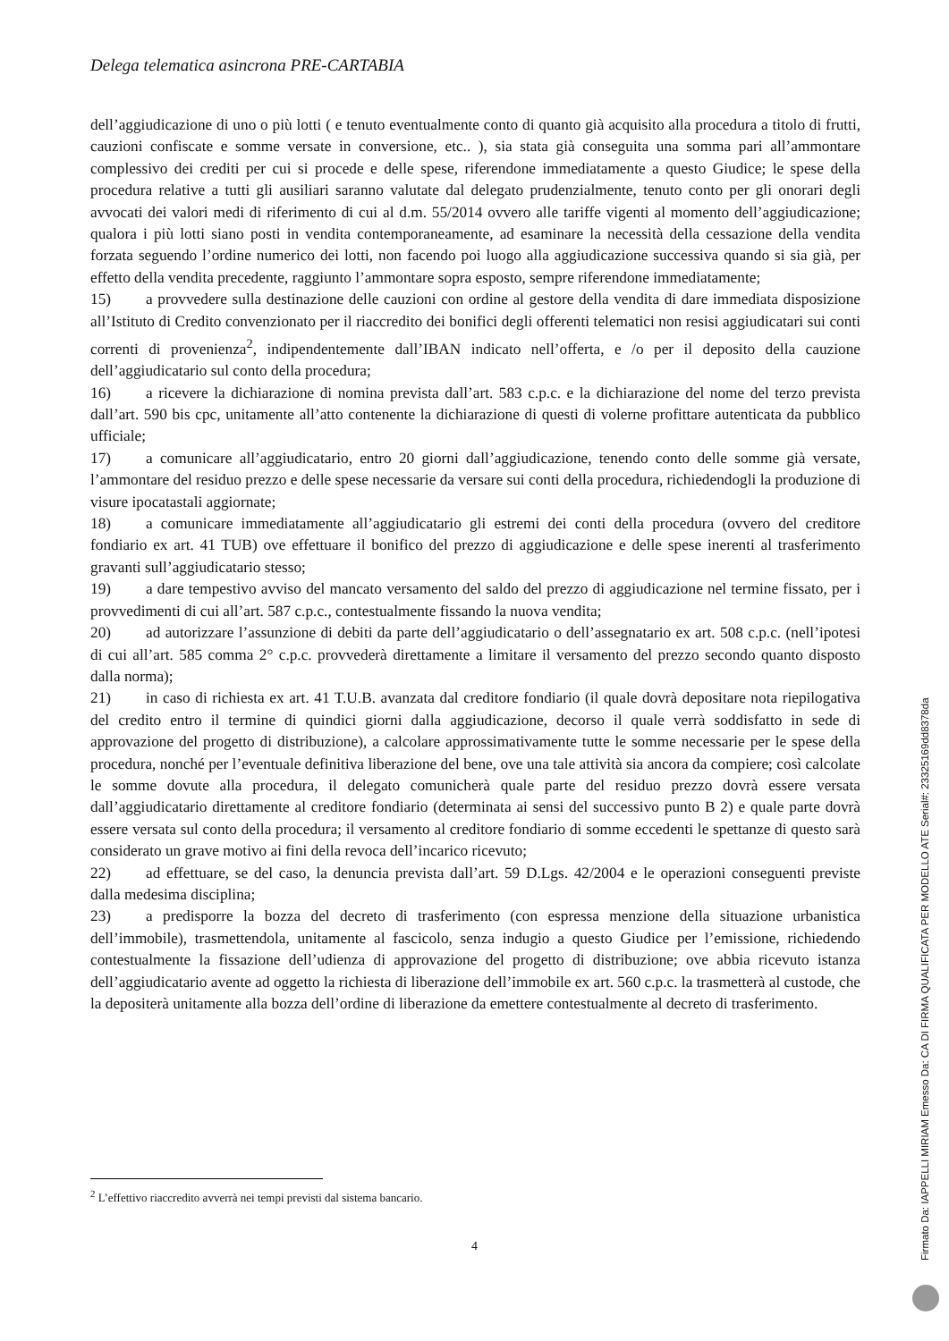Delega telematica asincrona PRE-CARTABIA
dell’aggiudicazione di uno o più lotti ( e tenuto eventualmente conto di quanto già acquisito alla procedura a titolo di frutti, cauzioni confiscate e somme versate in conversione, etc.. ), sia stata già conseguita una somma pari all’ammontare complessivo dei crediti per cui si procede e delle spese, riferendone immediatamente a questo Giudice; le spese della procedura relative a tutti gli ausiliari saranno valutate dal delegato prudenzialmente, tenuto conto per gli onorari degli avvocati dei valori medi di riferimento di cui al d.m. 55/2014 ovvero alle tariffe vigenti al momento dell’aggiudicazione; qualora i più lotti siano posti in vendita contemporaneamente, ad esaminare la necessità della cessazione della vendita forzata seguendo l’ordine numerico dei lotti, non facendo poi luogo alla aggiudicazione successiva quando si sia già, per effetto della vendita precedente, raggiunto l’ammontare sopra esposto, sempre riferendone immediatamente;
15) a provvedere sulla destinazione delle cauzioni con ordine al gestore della vendita di dare immediata disposizione all’Istituto di Credito convenzionato per il riaccredito dei bonifici degli offerenti telematici non resisi aggiudicatari sui conti correnti di provenienza<sup>2</sup>, indipendentemente dall’IBAN indicato nell’offerta, e /o per il deposito della cauzione dell’aggiudicatario sul conto della procedura;
16) a ricevere la dichiarazione di nomina prevista dall’art. 583 c.p.c. e la dichiarazione del nome del terzo prevista dall’art. 590 bis cpc, unitamente all’atto contenente la dichiarazione di questi di volerne profittare autenticata da pubblico ufficiale;
17) a comunicare all’aggiudicatario, entro 20 giorni dall’aggiudicazione, tenendo conto delle somme già versate, l’ammontare del residuo prezzo e delle spese necessarie da versare sui conti della procedura, richiedendogli la produzione di visure ipocatastali aggiornate;
18) a comunicare immediatamente all’aggiudicatario gli estremi dei conti della procedura (ovvero del creditore fondiario ex art. 41 TUB) ove effettuare il bonifico del prezzo di aggiudicazione e delle spese inerenti al trasferimento gravanti sull’aggiudicatario stesso;
19) a dare tempestivo avviso del mancato versamento del saldo del prezzo di aggiudicazione nel termine fissato, per i provvedimenti di cui all’art. 587 c.p.c., contestualmente fissando la nuova vendita;
20) ad autorizzare l’assunzione di debiti da parte dell’aggiudicatario o dell’assegnatario ex art. 508 c.p.c. (nell’ipotesi di cui all’art. 585 comma 2° c.p.c. provvederà direttamente a limitare il versamento del prezzo secondo quanto disposto dalla norma);
21) in caso di richiesta ex art. 41 T.U.B. avanzata dal creditore fondiario (il quale dovrà depositare nota riepilogativa del credito entro il termine di quindici giorni dalla aggiudicazione, decorso il quale verrà soddisfatto in sede di approvazione del progetto di distribuzione), a calcolare approssimativamente tutte le somme necessarie per le spese della procedura, nonché per l’eventuale definitiva liberazione del bene, ove una tale attività sia ancora da compiere; così calcolate le somme dovute alla procedura, il delegato comunicherà quale parte del residuo prezzo dovrà essere versata dall’aggiudicatario direttamente al creditore fondiario (determinata ai sensi del successivo punto B 2) e quale parte dovrà essere versata sul conto della procedura; il versamento al creditore fondiario di somme eccedenti le spettanze di questo sarà considerato un grave motivo ai fini della revoca dell’incarico ricevuto;
22) ad effettuare, se del caso, la denuncia prevista dall’art. 59 D.Lgs. 42/2004 e le operazioni conseguenti previste dalla medesima disciplina;
23) a predisporre la bozza del decreto di trasferimento (con espressa menzione della situazione urbanistica dell’immobile), trasmettendola, unitamente al fascicolo, senza indugio a questo Giudice per l’emissione, richiedendo contestualmente la fissazione dell’udienza di approvazione del progetto di distribuzione; ove abbia ricevuto istanza dell’aggiudicatario avente ad oggetto la richiesta di liberazione dell’immobile ex art. 560 c.p.c. la trasmetterà al custode, che la depositerà unitamente alla bozza dell’ordine di liberazione da emettere contestualmente al decreto di trasferimento.
<sup>2</sup> L’effettivo riaccredito avverrà nei tempi previsti dal sistema bancario.
4
Firmato Da: IAPPELLI MIRIAM Emesso Da: CA DI FIRMA QUALIFICATA PER MODELLO ATE Serial#: 23325169dd8378da